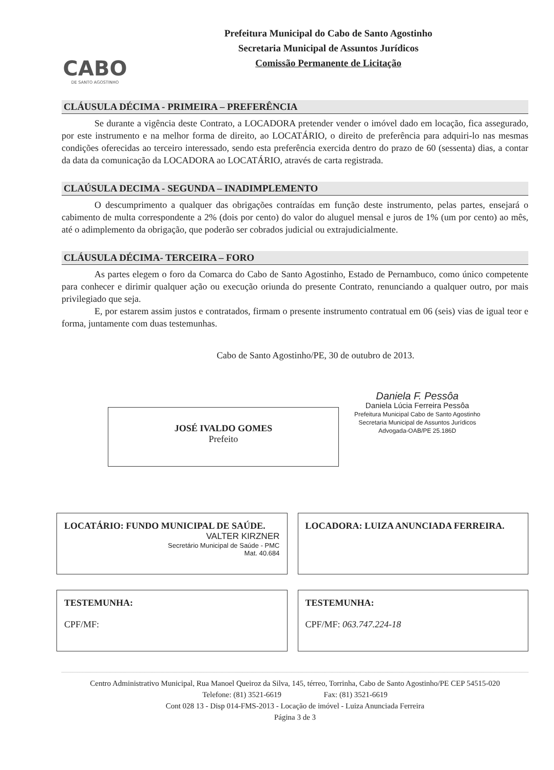CABO
DE SANTO AGOSTINHO
Prefeitura Municipal do Cabo de Santo Agostinho
Secretaria Municipal de Assuntos Jurídicos
Comissão Permanente de Licitação
CLÁUSULA DÉCIMA - PRIMEIRA – PREFERÊNCIA
Se durante a vigência deste Contrato, a LOCADORA pretender vender o imóvel dado em locação, fica assegurado, por este instrumento e na melhor forma de direito, ao LOCATÁRIO, o direito de preferência para adquiri-lo nas mesmas condições oferecidas ao terceiro interessado, sendo esta preferência exercida dentro do prazo de 60 (sessenta) dias, a contar da data da comunicação da LOCADORA ao LOCATÁRIO, através de carta registrada.
CLAÚSULA DECIMA - SEGUNDA – INADIMPLEMENTO
O descumprimento a qualquer das obrigações contraídas em função deste instrumento, pelas partes, ensejará o cabimento de multa correspondente a 2% (dois por cento) do valor do aluguel mensal e juros de 1% (um por cento) ao mês, até o adimplemento da obrigação, que poderão ser cobrados judicial ou extrajudicialmente.
CLÁUSULA DÉCIMA- TERCEIRA – FORO
As partes elegem o foro da Comarca do Cabo de Santo Agostinho, Estado de Pernambuco, como único competente para conhecer e dirimir qualquer ação ou execução oriunda do presente Contrato, renunciando a qualquer outro, por mais privilegiado que seja.
E, por estarem assim justos e contratados, firmam o presente instrumento contratual em 06 (seis) vias de igual teor e forma, juntamente com duas testemunhas.
Cabo de Santo Agostinho/PE, 30 de outubro de 2013.
JOSÉ IVALDO GOMES
Prefeito
Daniela F. Pessôa
Daniela Lúcia Ferreira Pessôa
Prefeitura Municipal Cabo de Santo Agostinho
Secretaria Municipal de Assuntos Jurídicos
Advogada-OAB/PE 25.186D
LOCATÁRIO: FUNDO MUNICIPAL DE SAÚDE.
VALTER KIRZNER
Secretário Municipal de Saúde - PMC
Mat. 40.684
LOCADORA: LUIZA ANUNCIADA FERREIRA.
TESTEMUNHA:
CPF/MF:
TESTEMUNHA:
CPF/MF: 063.747.224-18
Centro Administrativo Municipal, Rua Manoel Queiroz da Silva, 145, térreo, Torrinha, Cabo de Santo Agostinho/PE CEP 54515-020
Telefone: (81) 3521-6619 Fax: (81) 3521-6619
Cont 028 13 - Disp 014-FMS-2013 - Locação de imóvel - Luiza Anunciada Ferreira
Página 3 de 3